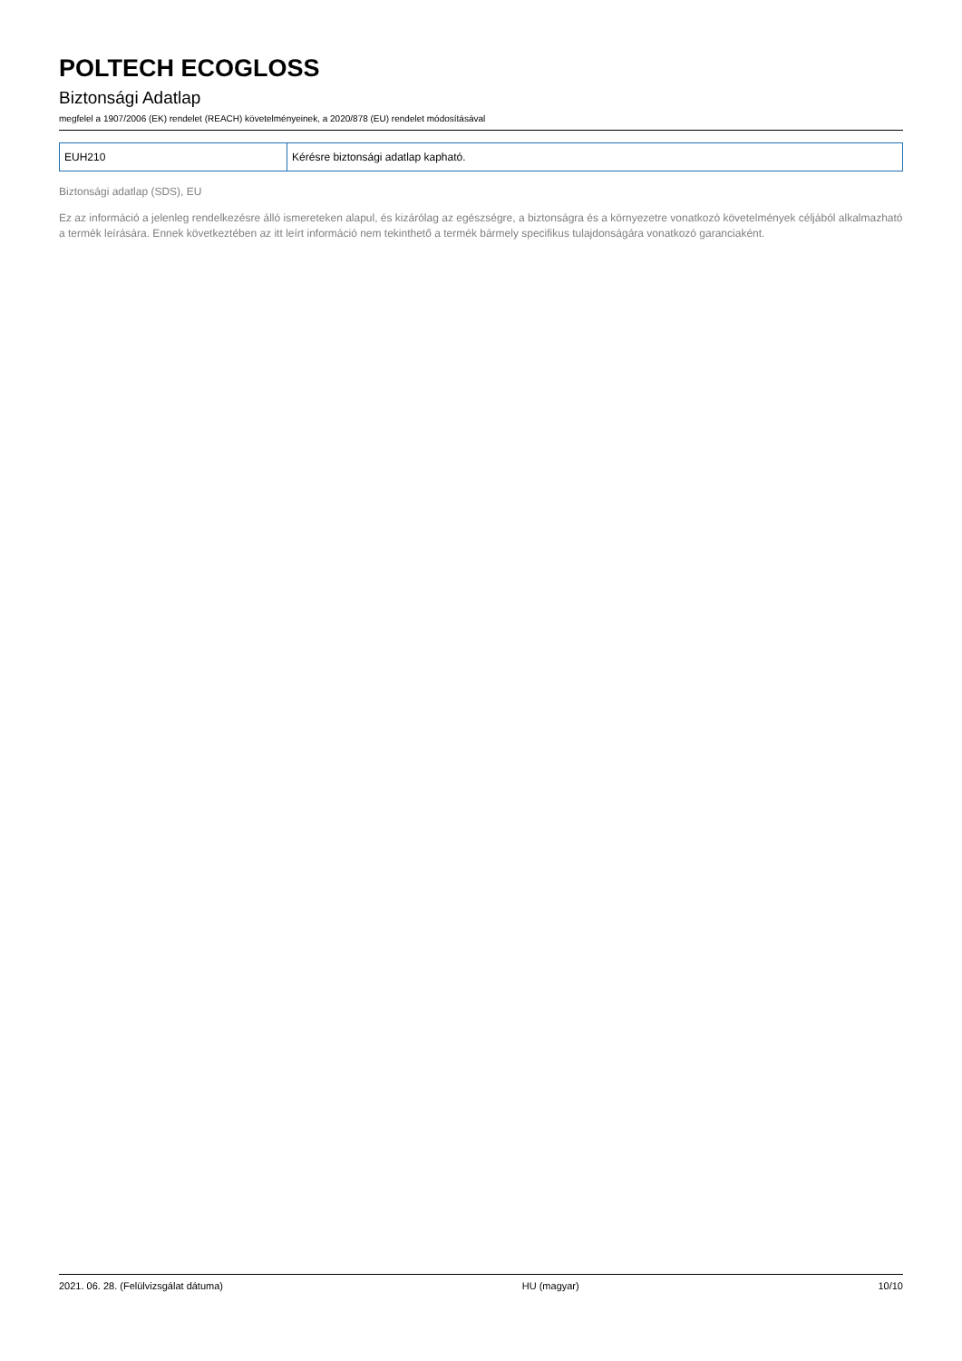POLTECH ECOGLOSS
Biztonsági Adatlap
megfelel a 1907/2006 (EK) rendelet (REACH) követelményeinek, a 2020/878 (EU) rendelet módosításával
| EUH210 | Kérésre biztonsági adatlap kapható. |
Biztonsági adatlap (SDS), EU
Ez az információ a jelenleg rendelkezésre álló ismereteken alapul, és kizárólag az egészségre, a biztonságra és a környezetre vonatkozó követelmények céljából alkalmazható a termék leírására. Ennek következtében az itt leírt információ nem tekinthető a termék bármely specifikus tulajdonságára vonatkozó garanciaként.
2021. 06. 28. (Felülvizsgálat dátuma) HU (magyar) 10/10